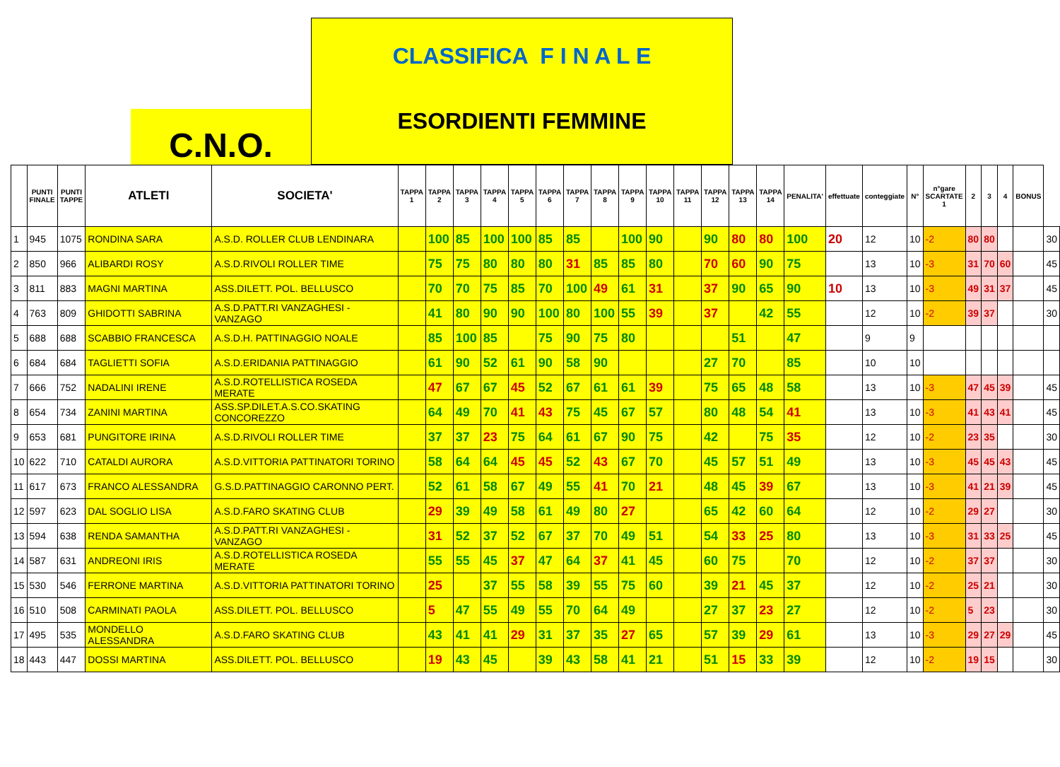C.N.O.
CLASSIFICA F I N A L E
ESORDIENTI FEMMINE
| | PUNTI FINALE | PUNTI TAPPE | ATLETI | SOCIETA' | TAPPA 1 | TAPPA 2 | TAPPA 3 | TAPPA 4 | TAPPA 5 | TAPPA 6 | TAPPA 7 | TAPPA 8 | TAPPA 9 | TAPPA 10 | TAPPA 11 | TAPPA 12 | TAPPA 13 | TAPPA 14 | PENALITA' | effettuate | conteggiate | N° | n°gare SCARTATE 1 | 2 | 3 | 4 | BONUS | |
| --- | --- | --- | --- | --- | --- | --- | --- | --- | --- | --- | --- | --- | --- | --- | --- | --- | --- | --- | --- | --- | --- | --- | --- | --- | --- | --- | --- | --- |
| 1 | 945 | 1075 | RONDINA SARA | A.S.D. ROLLER CLUB LENDINARA | | 100 | 85 | 100 | 100 | 85 | 85 | | 100 | 90 | | 90 | 80 | 80 | 100 | 20 | 12 | 10 | -2 | 80 | 80 | | | 30 |
| 2 | 850 | 966 | ALIBARDI ROSY | A.S.D.RIVOLI ROLLER TIME | | 75 | 75 | 80 | 80 | 80 | 31 | 85 | 85 | 80 | | 70 | 60 | 90 | 75 | | 13 | 10 | -3 | 31 | 70 | 60 | | 45 |
| 3 | 811 | 883 | MAGNI MARTINA | ASS.DILETT. POL. BELLUSCO | | 70 | 70 | 75 | 85 | 70 | 100 | 49 | 61 | 31 | | 37 | 90 | 65 | 90 | 10 | 13 | 10 | -3 | 49 | 31 | 37 | | 45 |
| 4 | 763 | 809 | GHIDOTTI SABRINA | A.S.D.PATT.RI VANZAGHESI - VANZAGO | | 41 | 80 | 90 | 90 | 100 | 80 | 100 | 55 | 39 | | 37 | | 42 | 55 | | 12 | 10 | -2 | 39 | 37 | | | 30 |
| 5 | 688 | 688 | SCABBIO FRANCESCA | A.S.D.H. PATTINAGGIO NOALE | | 85 | 100 | 85 | | 75 | 90 | 75 | 80 | | | | 51 | | 47 | | 9 | 9 | | | | | | |
| 6 | 684 | 684 | TAGLIETTI SOFIA | A.S.D.ERIDANIA PATTINAGGIO | | 61 | 90 | 52 | 61 | 90 | 58 | 90 | | | | 27 | 70 | | 85 | | 10 | 10 | | | | | | |
| 7 | 666 | 752 | NADALINI IRENE | A.S.D.ROTELLISTICA ROSEDA MERATE | | 47 | 67 | 67 | 45 | 52 | 67 | 61 | 61 | 39 | | 75 | 65 | 48 | 58 | | 13 | 10 | -3 | 47 | 45 | 39 | | 45 |
| 8 | 654 | 734 | ZANINI MARTINA | ASS.SP.DILET.A.S.CO.SKATING CONCOREZZO | | 64 | 49 | 70 | 41 | 43 | 75 | 45 | 67 | 57 | | 80 | 48 | 54 | 41 | | 13 | 10 | -3 | 41 | 43 | 41 | | 45 |
| 9 | 653 | 681 | PUNGITORE IRINA | A.S.D.RIVOLI ROLLER TIME | | 37 | 37 | 23 | 75 | 64 | 61 | 67 | 90 | 75 | | 42 | | 75 | 35 | | 12 | 10 | -2 | 23 | 35 | | | 30 |
| 10 | 622 | 710 | CATALDI AURORA | A.S.D.VITTORIA PATTINATORI TORINO | | 58 | 64 | 64 | 45 | 45 | 52 | 43 | 67 | 70 | | 45 | 57 | 51 | 49 | | 13 | 10 | -3 | 45 | 45 | 43 | | 45 |
| 11 | 617 | 673 | FRANCO ALESSANDRA | G.S.D.PATTINAGGIO CARONNO PERT. | | 52 | 61 | 58 | 67 | 49 | 55 | 41 | 70 | 21 | | 48 | 45 | 39 | 67 | | 13 | 10 | -3 | 41 | 21 | 39 | | 45 |
| 12 | 597 | 623 | DAL SOGLIO LISA | A.S.D.FARO SKATING CLUB | | 29 | 39 | 49 | 58 | 61 | 49 | 80 | 27 | | | 65 | 42 | 60 | 64 | | 12 | 10 | -2 | 29 | 27 | | | 30 |
| 13 | 594 | 638 | RENDA SAMANTHA | A.S.D.PATT.RI VANZAGHESI - VANZAGO | | 31 | 52 | 37 | 52 | 67 | 37 | 70 | 49 | 51 | | 54 | 33 | 25 | 80 | | 13 | 10 | -3 | 31 | 33 | 25 | | 45 |
| 14 | 587 | 631 | ANDREONI IRIS | A.S.D.ROTELLISTICA ROSEDA MERATE | | 55 | 55 | 45 | 37 | 47 | 64 | 37 | 41 | 45 | | 60 | 75 | | 70 | | 12 | 10 | -2 | 37 | 37 | | | 30 |
| 15 | 530 | 546 | FERRONE MARTINA | A.S.D.VITTORIA PATTINATORI TORINO | | 25 | | 37 | 55 | 58 | 39 | 55 | 75 | 60 | | 39 | 21 | 45 | 37 | | 12 | 10 | -2 | 25 | 21 | | | 30 |
| 16 | 510 | 508 | CARMINATI PAOLA | ASS.DILETT. POL. BELLUSCO | | 5 | 47 | 55 | 49 | 55 | 70 | 64 | 49 | | | 27 | 37 | 23 | 27 | | 12 | 10 | -2 | 5 | 23 | | | 30 |
| 17 | 495 | 535 | MONDELLO ALESSANDRA | A.S.D.FARO SKATING CLUB | | 43 | 41 | 41 | 29 | 31 | 37 | 35 | 27 | 65 | | 57 | 39 | 29 | 61 | | 13 | 10 | -3 | 29 | 27 | 29 | | 45 |
| 18 | 443 | 447 | DOSSI MARTINA | ASS.DILETT. POL. BELLUSCO | | 19 | 43 | 45 | | 39 | 43 | 58 | 41 | 21 | | 51 | 15 | 33 | 39 | | 12 | 10 | -2 | 19 | 15 | | | 30 |